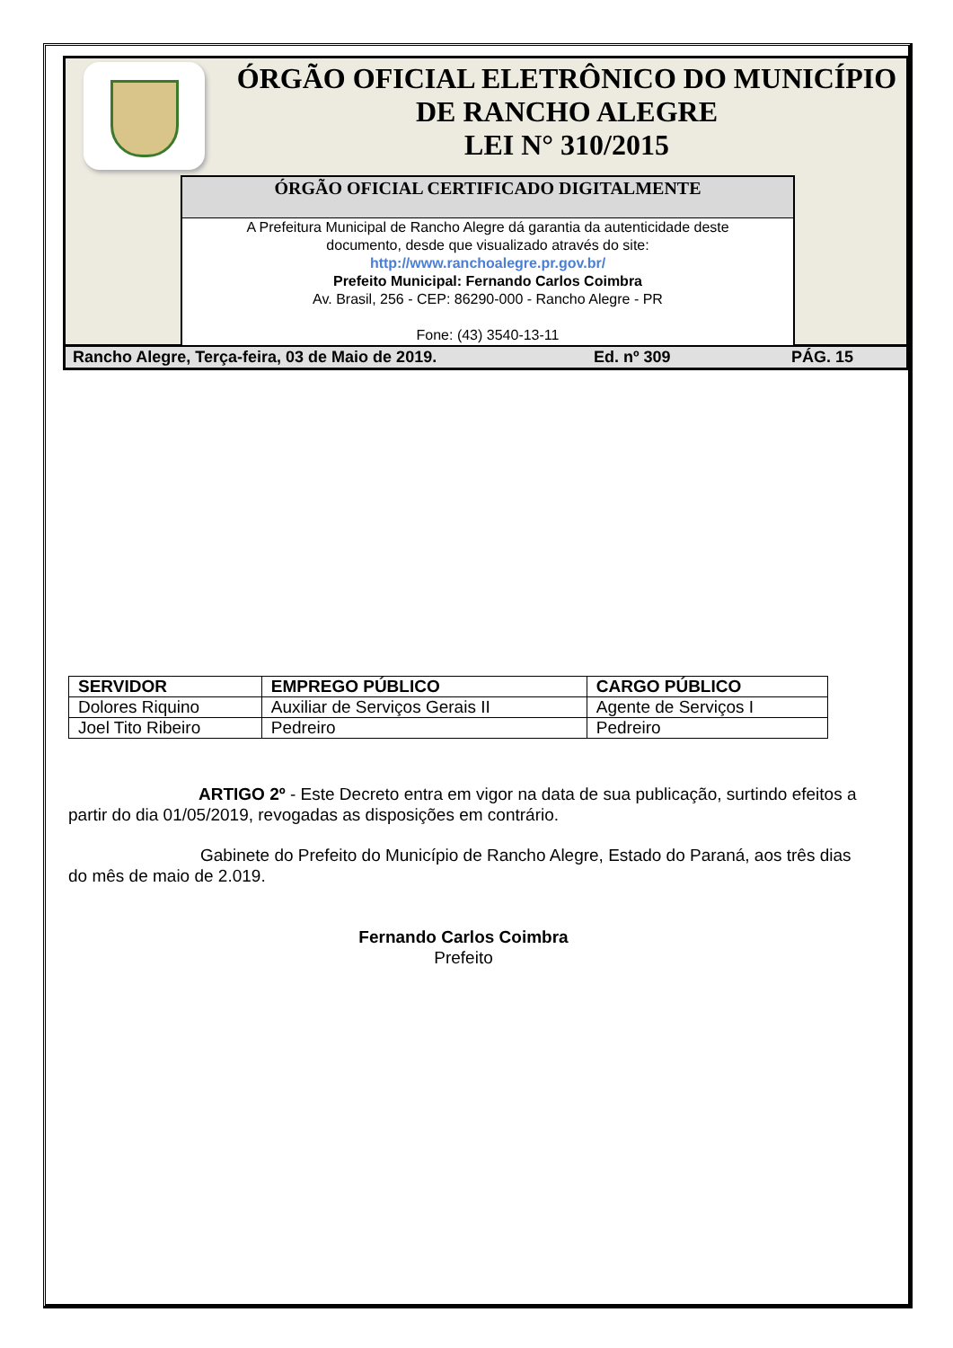ÓRGÃO OFICIAL ELETRÔNICO DO MUNICÍPIO
DE RANCHO ALEGRE
LEI N° 310/2015
ÓRGÃO OFICIAL CERTIFICADO DIGITALMENTE
A Prefeitura Municipal de Rancho Alegre dá garantia da autenticidade deste
documento, desde que visualizado através do site:
http://www.ranchoalegre.pr.gov.br/
Prefeito Municipal: Fernando Carlos Coimbra
Av. Brasil, 256 - CEP: 86290-000 - Rancho Alegre - PR
Fone: (43) 3540-13-11
Rancho Alegre, Terça-feira, 03 de Maio de 2019. Ed. nº 309 PÁG. 15
| SERVIDOR | EMPREGO PÚBLICO | CARGO PÚBLICO |
| --- | --- | --- |
| Dolores Riquino | Auxiliar de Serviços Gerais II | Agente de Serviços I |
| Joel Tito Ribeiro | Pedreiro | Pedreiro |
ARTIGO 2º - Este Decreto entra em vigor na data de sua publicação, surtindo efeitos a partir do dia 01/05/2019, revogadas as disposições em contrário.
Gabinete do Prefeito do Município de Rancho Alegre, Estado do Paraná, aos três dias do mês de maio de 2.019.
Fernando Carlos Coimbra
Prefeito